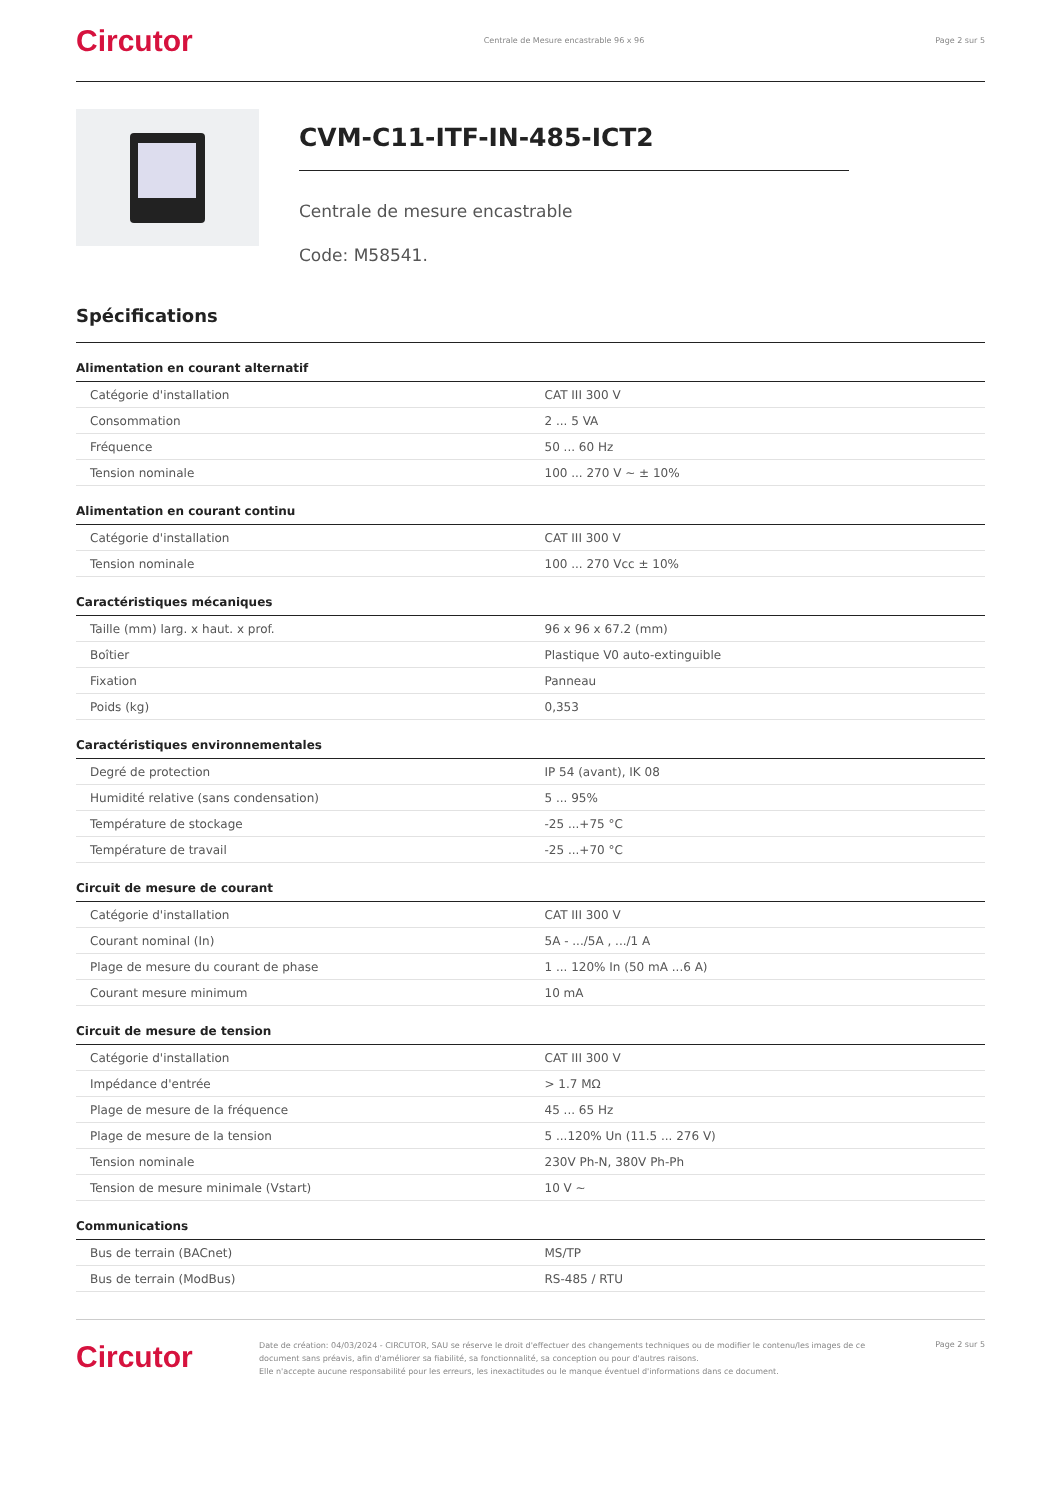Circutor Centrale de Mesure encastrable 96 x 96 Page 2 sur 5
CVM-C11-ITF-IN-485-ICT2
Centrale de mesure encastrable
Code: M58541.
Spécifications
Alimentation en courant alternatif
| Catégorie d'installation | CAT III 300 V |
| Consommation | 2 ... 5 VA |
| Fréquence | 50 ... 60 Hz |
| Tension nominale | 100 ... 270 V ~ ± 10% |
Alimentation en courant continu
| Catégorie d'installation | CAT III 300 V |
| Tension nominale | 100 ... 270 Vcc ± 10% |
Caractéristiques mécaniques
| Taille (mm) larg. x haut. x prof. | 96 x 96 x 67.2 (mm) |
| Boîtier | Plastique V0 auto-extinguible |
| Fixation | Panneau |
| Poids (kg) | 0,353 |
Caractéristiques environnementales
| Degré de protection | IP 54 (avant), IK 08 |
| Humidité relative (sans condensation) | 5 ... 95% |
| Température de stockage | -25 ...+75 °C |
| Température de travail | -25 ...+70 °C |
Circuit de mesure de courant
| Catégorie d'installation | CAT III 300 V |
| Courant nominal (In) | 5A - .../5A , .../1 A |
| Plage de mesure du courant de phase | 1 ... 120% In (50 mA ...6 A) |
| Courant mesure minimum | 10 mA |
Circuit de mesure de tension
| Catégorie d'installation | CAT III 300 V |
| Impédance d'entrée | > 1.7 MΩ |
| Plage de mesure de la fréquence | 45 ... 65 Hz |
| Plage de mesure de la tension | 5 ...120% Un (11.5 ... 276 V) |
| Tension nominale | 230V Ph-N, 380V Ph-Ph |
| Tension de mesure minimale (Vstart) | 10 V ~ |
Communications
| Bus de terrain (BACnet) | MS/TP |
| Bus de terrain (ModBus) | RS-485 / RTU |
Circutor Date de création: 04/03/2024 - CIRCUTOR, SAU se réserve le droit d'effectuer des changements techniques ou de modifier le contenu/les images de ce document sans préavis, afin d'améliorer sa fiabilité, sa fonctionnalité, sa conception ou pour d'autres raisons.
Elle n'accepte aucune responsabilité pour les erreurs, les inexactitudes ou le manque éventuel d'informations dans ce document. Page 2 sur 5